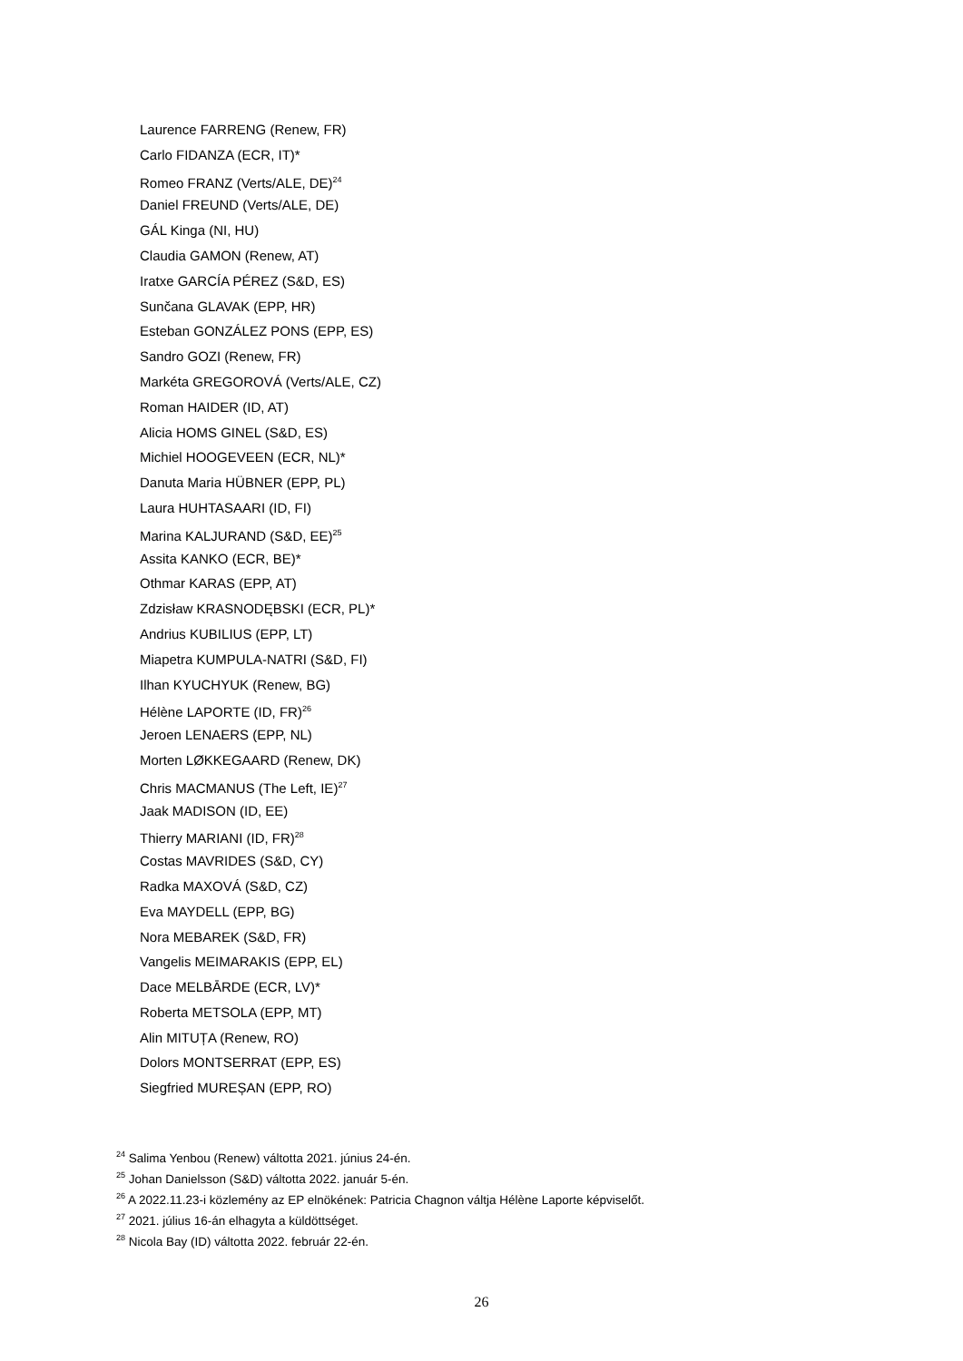Laurence FARRENG (Renew, FR)
Carlo FIDANZA (ECR, IT)*
Romeo FRANZ (Verts/ALE, DE)<sup>24</sup>
Daniel FREUND (Verts/ALE, DE)
GÁL Kinga (NI, HU)
Claudia GAMON (Renew, AT)
Iratxe GARCÍA PÉREZ (S&D, ES)
Sunčana GLAVAK (EPP, HR)
Esteban GONZÁLEZ PONS (EPP, ES)
Sandro GOZI (Renew, FR)
Markéta GREGOROVÁ (Verts/ALE, CZ)
Roman HAIDER (ID, AT)
Alicia HOMS GINEL (S&D, ES)
Michiel HOOGEVEEN (ECR, NL)*
Danuta Maria HÜBNER (EPP, PL)
Laura HUHTASAARI (ID, FI)
Marina KALJURAND (S&D, EE)<sup>25</sup>
Assita KANKO (ECR, BE)*
Othmar KARAS (EPP, AT)
Zdzisław KRASNODĘBSKI (ECR, PL)*
Andrius KUBILIUS (EPP, LT)
Miapetra KUMPULA-NATRI (S&D, FI)
Ilhan KYUCHYUK (Renew, BG)
Hélène LAPORTE (ID, FR)<sup>26</sup>
Jeroen LENAERS (EPP, NL)
Morten LØKKEGAARD (Renew, DK)
Chris MACMANUS (The Left, IE)<sup>27</sup>
Jaak MADISON (ID, EE)
Thierry MARIANI (ID, FR)<sup>28</sup>
Costas MAVRIDES (S&D, CY)
Radka MAXOVÁ (S&D, CZ)
Eva MAYDELL (EPP, BG)
Nora MEBAREK (S&D, FR)
Vangelis MEIMARAKIS (EPP, EL)
Dace MELBĀRDE (ECR, LV)*
Roberta METSOLA (EPP, MT)
Alin MITUȚA (Renew, RO)
Dolors MONTSERRAT (EPP, ES)
Siegfried MUREȘAN (EPP, RO)
<sup>24</sup> Salima Yenbou (Renew) váltotta 2021. június 24-én.
<sup>25</sup> Johan Danielsson (S&D) váltotta 2022. január 5-én.
<sup>26</sup> A 2022.11.23-i közlemény az EP elnökének: Patricia Chagnon váltja Hélène Laporte képviselőt.
<sup>27</sup> 2021. július 16-án elhagyta a küldöttséget.
<sup>28</sup> Nicola Bay (ID) váltotta 2022. február 22-én.
26